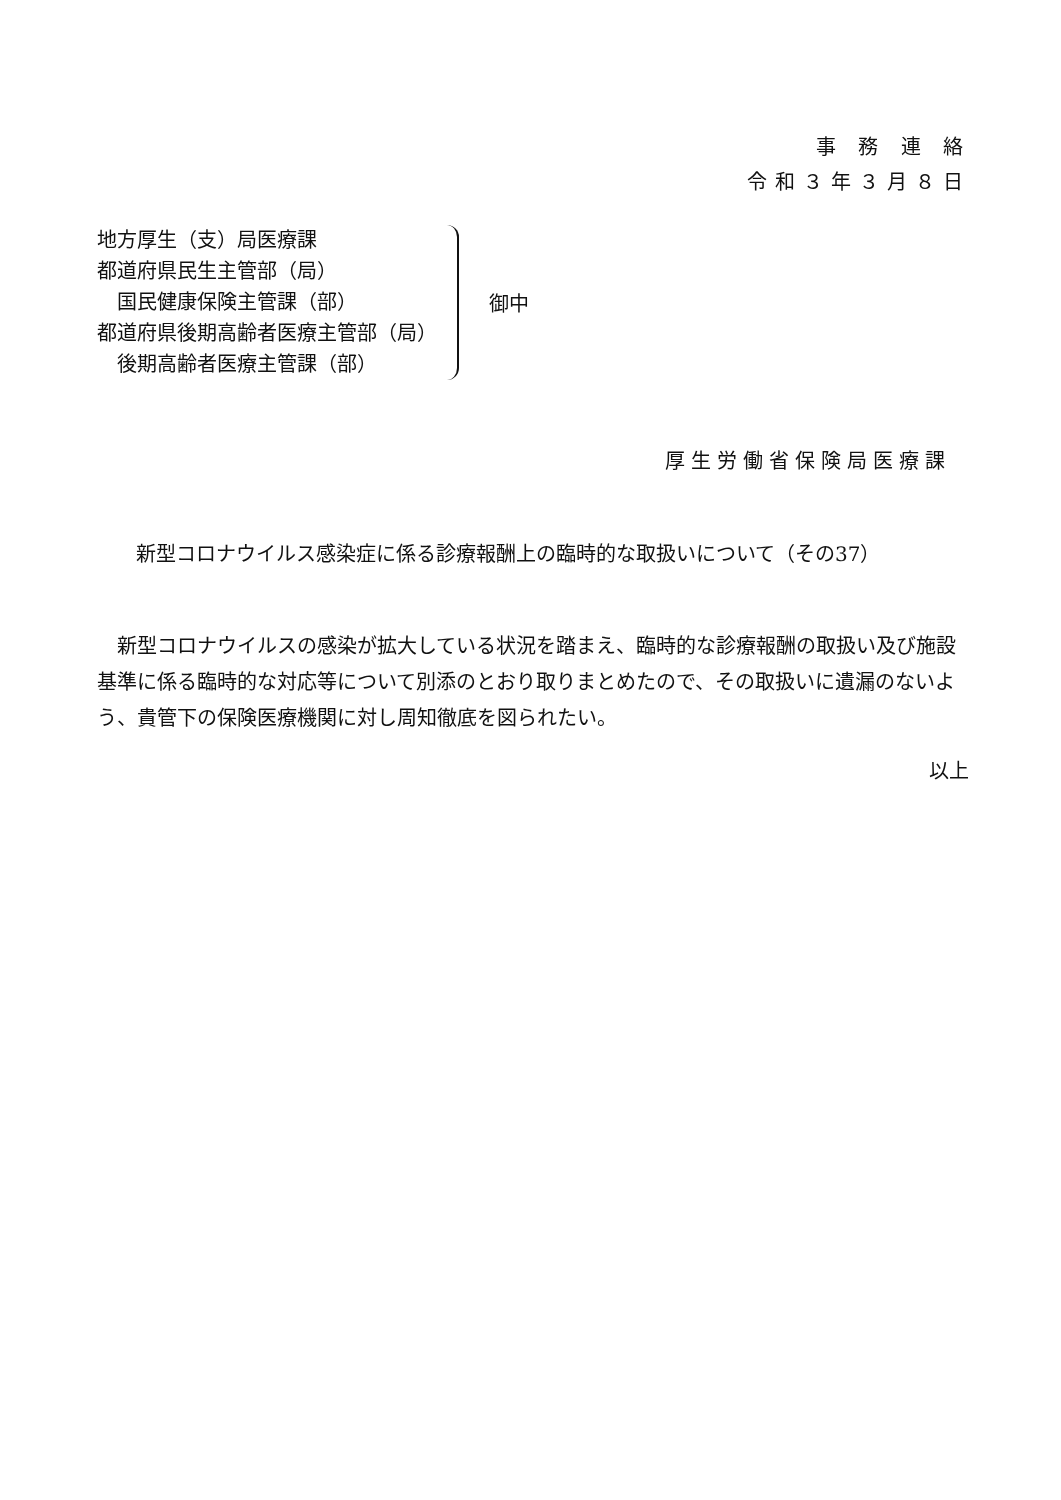事 務 連 絡
令和３年３月８日
地方厚生（支）局医療課
都道府県民生主管部（局）
　国民健康保険主管課（部）
都道府県後期高齢者医療主管部（局）
　後期高齢者医療主管課（部）
御中
厚生労働省保険局医療課
新型コロナウイルス感染症に係る診療報酬上の臨時的な取扱いについて（その37）
新型コロナウイルスの感染が拡大している状況を踏まえ、臨時的な診療報酬の取扱い及び施設基準に係る臨時的な対応等について別添のとおり取りまとめたので、その取扱いに遺漏のないよう、貴管下の保険医療機関に対し周知徹底を図られたい。
以上